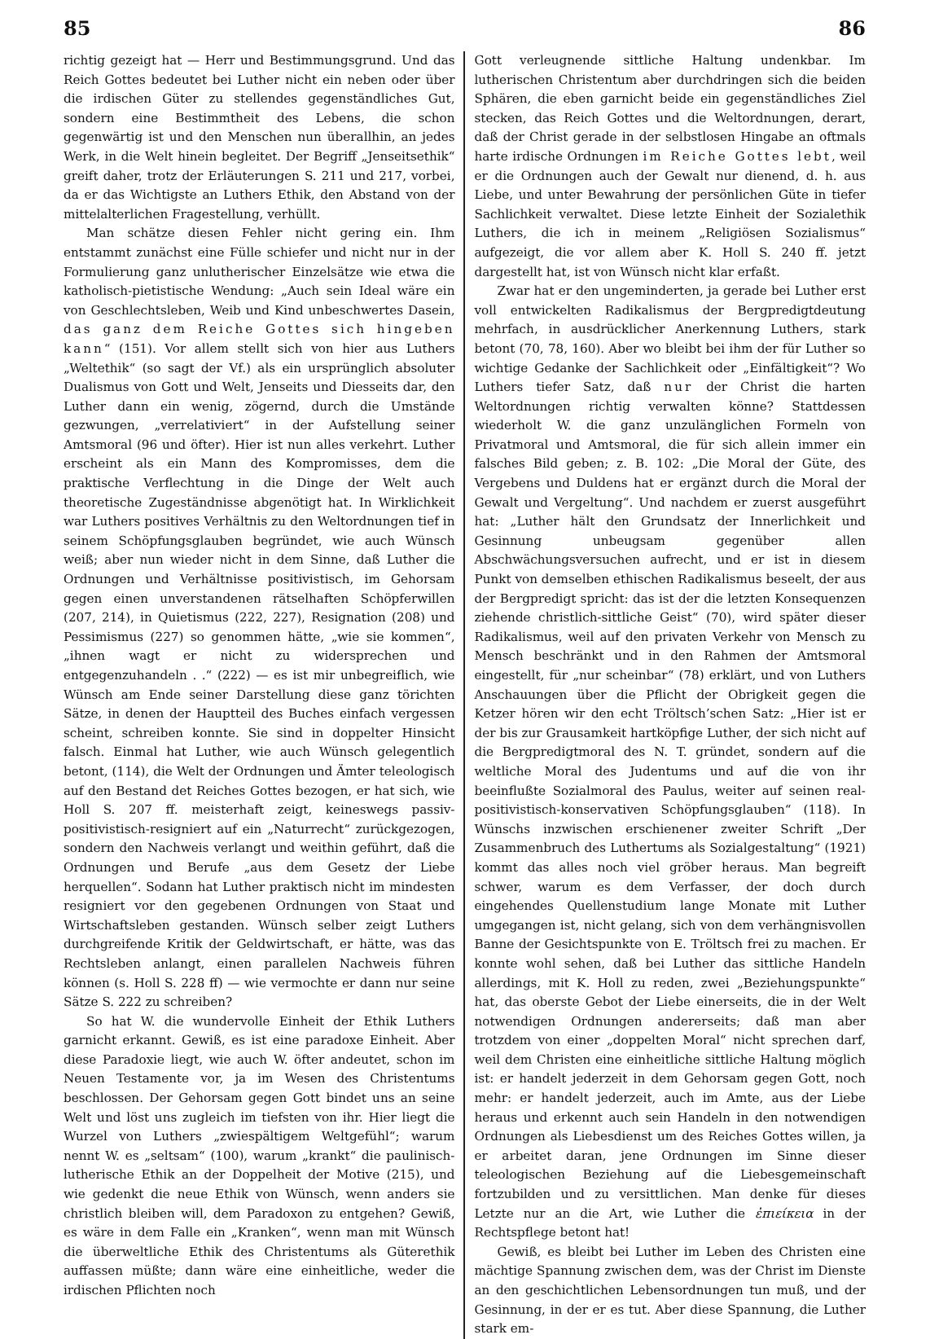85 86
richtig gezeigt hat — Herr und Bestimmungsgrund. Und das Reich Gottes bedeutet bei Luther nicht ein neben oder über die irdischen Güter zu stellendes gegenständliches Gut, sondern eine Bestimmtheit des Lebens, die schon gegenwärtig ist und den Menschen nun überallhin, an jedes Werk, in die Welt hinein begleitet. Der Begriff „Jenseitsethik“ greift daher, trotz der Erläuterungen S. 211 und 217, vorbei, da er das Wichtigste an Luthers Ethik, den Abstand von der mittelalterlichen Fragestellung, verhüllt.
Man schätze diesen Fehler nicht gering ein. Ihm entstammt zunächst eine Fülle schiefer und nicht nur in der Formulierung ganz unlutherischer Einzelsätze wie etwa die katholisch-pietistische Wendung: „Auch sein Ideal wäre ein von Geschlechtsleben, Weib und Kind unbeschwertes Dasein, das ganz dem Reiche Gottes sich hingeben kann“ (151). Vor allem stellt sich von hier aus Luthers „Weltethik“ (so sagt der Vf.) als ein ursprünglich absoluter Dualismus von Gott und Welt, Jenseits und Diesseits dar, den Luther dann ein wenig, zögernd, durch die Umstände gezwungen, „verrelativiert“ in der Aufstellung seiner Amtsmoral (96 und öfter). Hier ist nun alles verkehrt. Luther erscheint als ein Mann des Kompromisses, dem die praktische Verflechtung in die Dinge der Welt auch theoretische Zugeständnisse abgenötigt hat. In Wirklichkeit war Luthers positives Verhältnis zu den Weltordnungen tief in seinem Schöpfungsglauben begründet, wie auch Wünsch weiß; aber nun wieder nicht in dem Sinne, daß Luther die Ordnungen und Verhältnisse positivistisch, im Gehorsam gegen einen unverstandenen rätselhaften Schöpferwillen (207, 214), in Quietismus (222, 227), Resignation (208) und Pessimismus (227) so genommen hätte, „wie sie kommen“, „ihnen wagt er nicht zu widersprechen und entgegenzuhandeln . .“ (222) — es ist mir unbegreiflich, wie Wünsch am Ende seiner Darstellung diese ganz törichten Sätze, in denen der Hauptteil des Buches einfach vergessen scheint, schreiben konnte. Sie sind in doppelter Hinsicht falsch. Einmal hat Luther, wie auch Wünsch gelegentlich betont, (114), die Welt der Ordnungen und Ämter teleologisch auf den Bestand det Reiches Gottes bezogen, er hat sich, wie Holl S. 207 ff. meisterhaft zeigt, keineswegs passiv-positivistisch-resigniert auf ein „Naturrecht“ zurückgezogen, sondern den Nachweis verlangt und weithin geführt, daß die Ordnungen und Berufe „aus dem Gesetz der Liebe herquellen“. Sodann hat Luther praktisch nicht im mindesten resigniert vor den gegebenen Ordnungen von Staat und Wirtschaftsleben gestanden. Wünsch selber zeigt Luthers durchgreifende Kritik der Geldwirtschaft, er hätte, was das Rechtsleben anlangt, einen parallelen Nachweis führen können (s. Holl S. 228 ff) — wie vermochte er dann nur seine Sätze S. 222 zu schreiben?
So hat W. die wundervolle Einheit der Ethik Luthers garnicht erkannt. Gewiß, es ist eine paradoxe Einheit. Aber diese Paradoxie liegt, wie auch W. öfter andeutet, schon im Neuen Testamente vor, ja im Wesen des Christentums beschlossen. Der Gehorsam gegen Gott bindet uns an seine Welt und löst uns zugleich im tiefsten von ihr. Hier liegt die Wurzel von Luthers „zwiespältigem Weltgefühl“; warum nennt W. es „seltsam“ (100), warum „krankt“ die paulinisch-lutherische Ethik an der Doppelheit der Motive (215), und wie gedenkt die neue Ethik von Wünsch, wenn anders sie christlich bleiben will, dem Paradoxon zu entgehen? Gewiß, es wäre in dem Falle ein „Kranken“, wenn man mit Wünsch die überweltliche Ethik des Christentums als Güterethik auffassen müßte; dann wäre eine einheitliche, weder die irdischen Pflichten noch
Gott verleugnende sittliche Haltung undenkbar. Im lutherischen Christentum aber durchdringen sich die beiden Sphären, die eben garnicht beide ein gegenständliches Ziel stecken, das Reich Gottes und die Weltordnungen, derart, daß der Christ gerade in der selbstlosen Hingabe an oftmals harte irdische Ordnungen im Reiche Gottes lebt, weil er die Ordnungen auch der Gewalt nur dienend, d. h. aus Liebe, und unter Bewahrung der persönlichen Güte in tiefer Sachlichkeit verwaltet. Diese letzte Einheit der Sozialethik Luthers, die ich in meinem „Religiösen Sozialismus“ aufgezeigt, die vor allem aber K. Holl S. 240 ff. jetzt dargestellt hat, ist von Wünsch nicht klar erfaßt.
Zwar hat er den ungeminderten, ja gerade bei Luther erst voll entwickelten Radikalismus der Bergpredigtdeutung mehrfach, in ausdrücklicher Anerkennung Luthers, stark betont (70, 78, 160). Aber wo bleibt bei ihm der für Luther so wichtige Gedanke der Sachlichkeit oder „Einfältigkeit“? Wo Luthers tiefer Satz, daß nur der Christ die harten Weltordnungen richtig verwalten könne? Stattdessen wiederholt W. die ganz unzulänglichen Formeln von Privatmoral und Amtsmoral, die für sich allein immer ein falsches Bild geben; z. B. 102: „Die Moral der Güte, des Vergebens und Duldens hat er ergänzt durch die Moral der Gewalt und Vergeltung“. Und nachdem er zuerst ausgeführt hat: „Luther hält den Grundsatz der Innerlichkeit und Gesinnung unbeugsam gegenüber allen Abschwächungsversuchen aufrecht, und er ist in diesem Punkt von demselben ethischen Radikalismus beseelt, der aus der Bergpredigt spricht: das ist der die letzten Konsequenzen ziehende christlich-sittliche Geist“ (70), wird später dieser Radikalismus, weil auf den privaten Verkehr von Mensch zu Mensch beschränkt und in den Rahmen der Amtsmoral eingestellt, für „nur scheinbar“ (78) erklärt, und von Luthers Anschauungen über die Pflicht der Obrigkeit gegen die Ketzer hören wir den echt Tröltsch’schen Satz: „Hier ist er der bis zur Grausamkeit hartköpfige Luther, der sich nicht auf die Bergpredigtmoral des N. T. gründet, sondern auf die weltliche Moral des Judentums und auf die von ihr beeinflußte Sozialmoral des Paulus, weiter auf seinen real-positivistisch-konservativen Schöpfungsglauben“ (118). In Wünschs inzwischen erschienener zweiter Schrift „Der Zusammenbruch des Luthertums als Sozialgestaltung“ (1921) kommt das alles noch viel gröber heraus. Man begreift schwer, warum es dem Verfasser, der doch durch eingehendes Quellenstudium lange Monate mit Luther umgegangen ist, nicht gelang, sich von dem verhängnisvollen Banne der Gesichtspunkte von E. Tröltsch frei zu machen. Er konnte wohl sehen, daß bei Luther das sittliche Handeln allerdings, mit K. Holl zu reden, zwei „Beziehungspunkte“ hat, das oberste Gebot der Liebe einerseits, die in der Welt notwendigen Ordnungen andererseits; daß man aber trotzdem von einer „doppelten Moral“ nicht sprechen darf, weil dem Christen eine einheitliche sittliche Haltung möglich ist: er handelt jederzeit in dem Gehorsam gegen Gott, noch mehr: er handelt jederzeit, auch im Amte, aus der Liebe heraus und erkennt auch sein Handeln in den notwendigen Ordnungen als Liebesdienst um des Reiches Gottes willen, ja er arbeitet daran, jene Ordnungen im Sinne dieser teleologischen Beziehung auf die Liebesgemeinschaft fortzubilden und zu versittlichen. Man denke für dieses Letzte nur an die Art, wie Luther die ἐπιείκεια in der Rechtspflege betont hat!
Gewiß, es bleibt bei Luther im Leben des Christen eine mächtige Spannung zwischen dem, was der Christ im Dienste an den geschichtlichen Lebensordnungen tun muß, und der Gesinnung, in der er es tut. Aber diese Spannung, die Luther stark em-